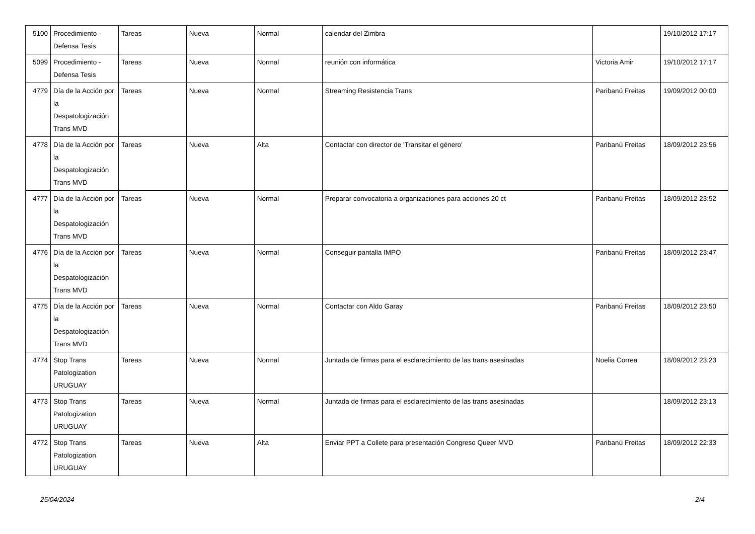| 5100 | Procedimiento - Defensa Tesis | Tareas | Nueva | Normal | calendar del Zimbra | | 19/10/2012 17:17 |
| 5099 | Procedimiento - Defensa Tesis | Tareas | Nueva | Normal | reunión con informática | Victoria Amir | 19/10/2012 17:17 |
| 4779 | Día de la Acción por la Despatologización Trans MVD | Tareas | Nueva | Normal | Streaming Resistencia Trans | Paribanú Freitas | 19/09/2012 00:00 |
| 4778 | Día de la Acción por la Despatologización Trans MVD | Tareas | Nueva | Alta | Contactar con director de 'Transitar el género' | Paribanú Freitas | 18/09/2012 23:56 |
| 4777 | Día de la Acción por la Despatologización Trans MVD | Tareas | Nueva | Normal | Preparar convocatoria a organizaciones para acciones 20 ct | Paribanú Freitas | 18/09/2012 23:52 |
| 4776 | Día de la Acción por la Despatologización Trans MVD | Tareas | Nueva | Normal | Conseguir pantalla IMPO | Paribanú Freitas | 18/09/2012 23:47 |
| 4775 | Día de la Acción por la Despatologización Trans MVD | Tareas | Nueva | Normal | Contactar con Aldo Garay | Paribanú Freitas | 18/09/2012 23:50 |
| 4774 | Stop Trans Patologization URUGUAY | Tareas | Nueva | Normal | Juntada de firmas para el esclarecimiento de las trans asesinadas | Noelia Correa | 18/09/2012 23:23 |
| 4773 | Stop Trans Patologization URUGUAY | Tareas | Nueva | Normal | Juntada de firmas para el esclarecimiento de las trans asesinadas | | 18/09/2012 23:13 |
| 4772 | Stop Trans Patologization URUGUAY | Tareas | Nueva | Alta | Enviar PPT a Collete para presentación Congreso Queer MVD | Paribanú Freitas | 18/09/2012 22:33 |
25/04/2024 2/4